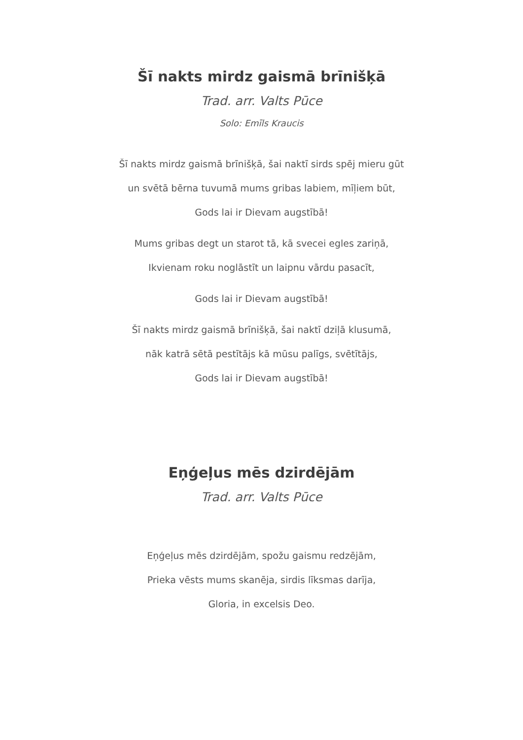Šī nakts mirdz gaismā brīnišķā
Trad. arr. Valts Pūce
Solo: Emīls Kraucis
Šī nakts mirdz gaismā brīnišķā, šai naktī sirds spēj mieru gūt
un svētā bērna tuvumā mums gribas labiem, mīļiem būt,
Gods lai ir Dievam augstībā!
Mums gribas degt un starot tā, kā svecei egles zariņā,
Ikvienam roku noglāstīt un laipnu vārdu pasacīt,
Gods lai ir Dievam augstībā!
Šī nakts mirdz gaismā brīnišķā, šai naktī dziļā klusumā,
nāk katrā sētā pestītājs kā mūsu palīgs, svētītājs,
Gods lai ir Dievam augstībā!
Eņģeļus mēs dzirdējām
Trad. arr. Valts Pūce
Eņģeļus mēs dzirdējām, spožu gaismu redzējām,
Prieka vēsts mums skanēja, sirdis līksmas darīja,
Gloria, in excelsis Deo.